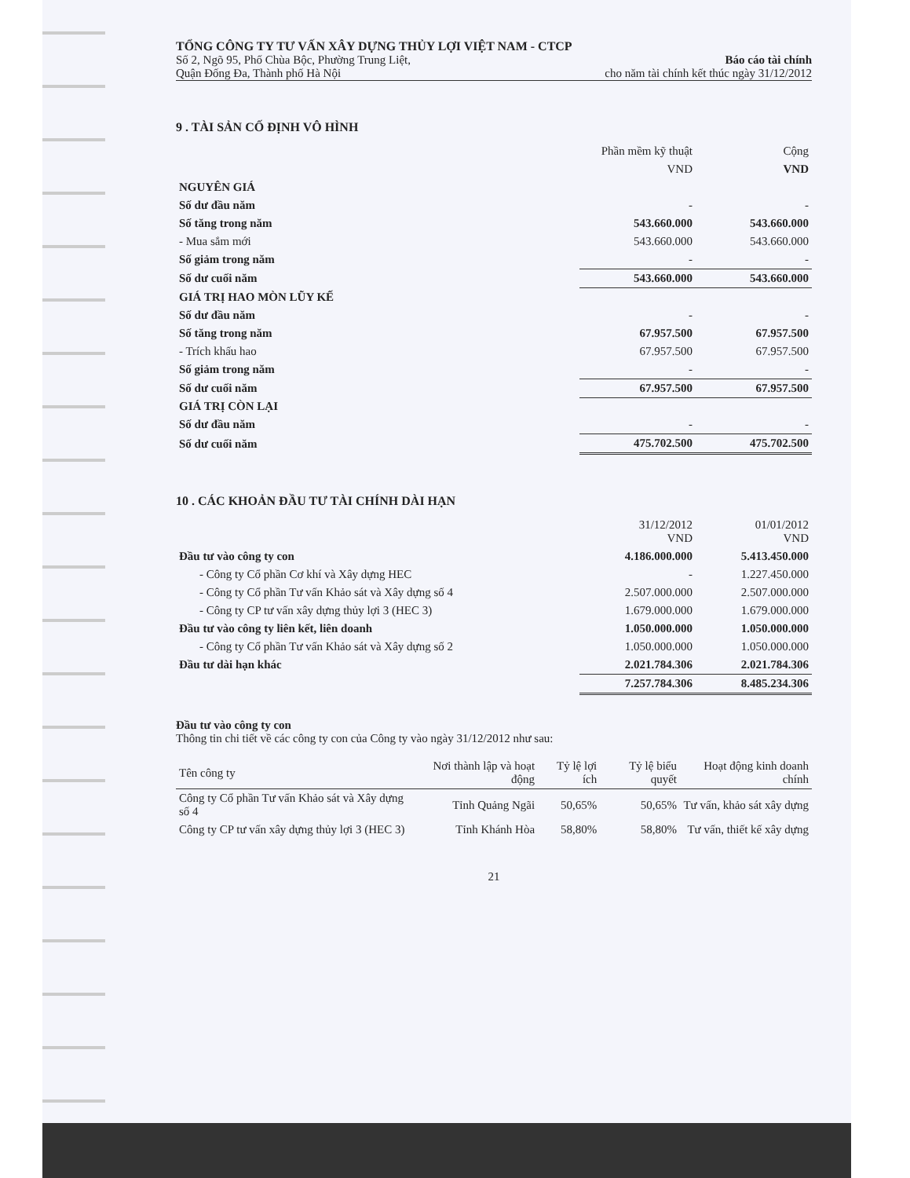TỔNG CÔNG TY TƯ VẤN XÂY DỰNG THỦY LỢI VIỆT NAM - CTCP
Số 2, Ngõ 95, Phố Chùa Bộc, Phường Trung Liệt,
Quận Đống Đa, Thành phố Hà Nội
Báo cáo tài chính
cho năm tài chính kết thúc ngày 31/12/2012
9 . TÀI SẢN CỐ ĐỊNH VÔ HÌNH
| | Phần mềm kỹ thuật | Cộng |
| --- | --- | --- |
| | VND | VND |
| NGUYÊN GIÁ | | |
| Số dư đầu năm | - | - |
| Số tăng trong năm | 543.660.000 | 543.660.000 |
| - Mua sắm mới | 543.660.000 | 543.660.000 |
| Số giảm trong năm | - | - |
| Số dư cuối năm | 543.660.000 | 543.660.000 |
| GIÁ TRỊ HAO MÒN LŨY KẾ | | |
| Số dư đầu năm | - | - |
| Số tăng trong năm | 67.957.500 | 67.957.500 |
| - Trích khấu hao | 67.957.500 | 67.957.500 |
| Số giảm trong năm | - | - |
| Số dư cuối năm | 67.957.500 | 67.957.500 |
| GIÁ TRỊ CÒN LẠI | | |
| Số dư đầu năm | - | - |
| Số dư cuối năm | 475.702.500 | 475.702.500 |
10 . CÁC KHOẢN ĐẦU TƯ TÀI CHÍNH DÀI HẠN
| | 31/12/2012 VND | 01/01/2012 VND |
| --- | --- | --- |
| Đầu tư vào công ty con | 4.186.000.000 | 5.413.450.000 |
| - Công ty Cổ phần Cơ khí và Xây dựng HEC | - | 1.227.450.000 |
| - Công ty Cổ phần Tư vấn Khảo sát và Xây dựng số 4 | 2.507.000.000 | 2.507.000.000 |
| - Công ty CP tư vấn xây dựng thủy lợi 3 (HEC 3) | 1.679.000.000 | 1.679.000.000 |
| Đầu tư vào công ty liên kết, liên doanh | 1.050.000.000 | 1.050.000.000 |
| - Công ty Cổ phần Tư vấn Khảo sát và Xây dựng số 2 | 1.050.000.000 | 1.050.000.000 |
| Đầu tư dài hạn khác | 2.021.784.306 | 2.021.784.306 |
| | 7.257.784.306 | 8.485.234.306 |
Đầu tư vào công ty con
Thông tin chi tiết về các công ty con của Công ty vào ngày 31/12/2012 như sau:
| Tên công ty | Nơi thành lập và hoạt động | Tỷ lệ lợi ích | Tỷ lệ biểu quyết | Hoạt động kinh doanh chính |
| --- | --- | --- | --- | --- |
| Công ty Cổ phần Tư vấn Khảo sát và Xây dựng số 4 | Tỉnh Quảng Ngãi | 50,65% | 50,65% | Tư vấn, khảo sát xây dựng |
| Công ty CP tư vấn xây dựng thủy lợi 3 (HEC 3) | Tỉnh Khánh Hòa | 58,80% | 58,80% | Tư vấn, thiết kế xây dựng |
21